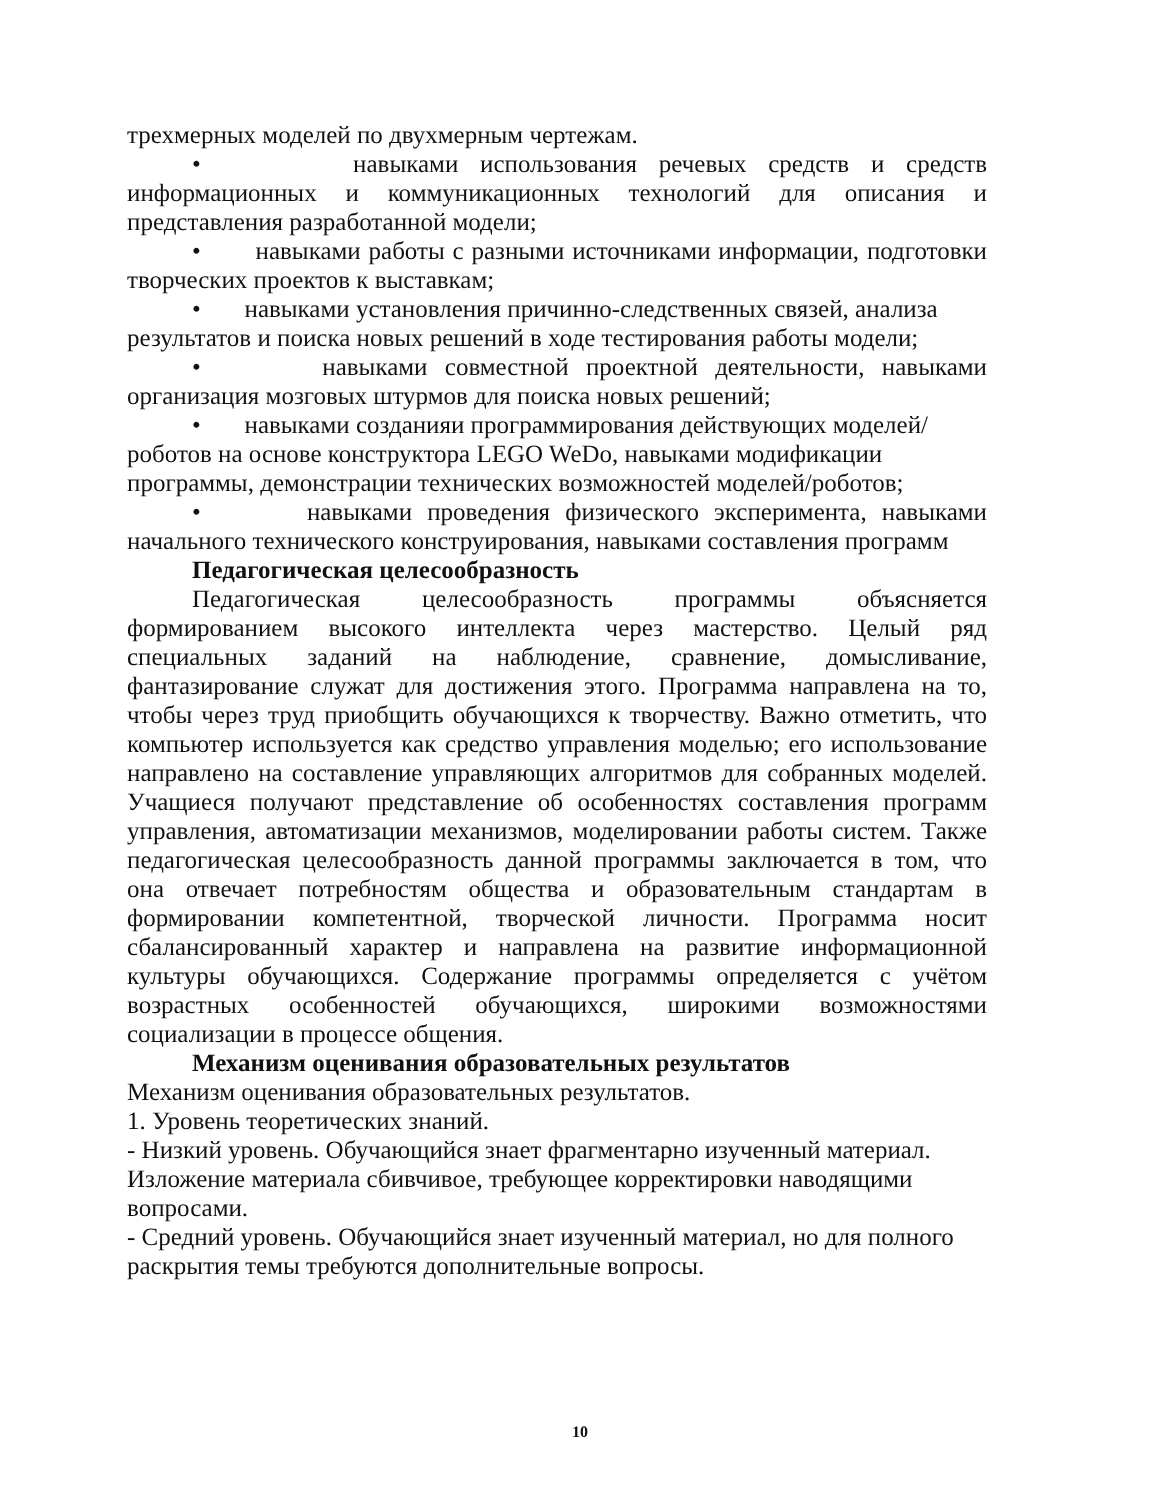трехмерных моделей по двухмерным чертежам.
• навыками использования речевых средств и средств информационных и коммуникационных технологий для описания и представления разработанной модели;
• навыками работы с разными источниками информации, подготовки творческих проектов к выставкам;
• навыками установления причинно-следственных связей, анализа результатов и поиска новых решений в ходе тестирования работы модели;
• навыками совместной проектной деятельности, навыками организация мозговых штурмов для поиска новых решений;
• навыками созданияи программирования действующих моделей/роботов на основе конструктора LEGO WeDo, навыками модификации программы, демонстрации технических возможностей моделей/роботов;
• навыками проведения физического эксперимента, навыками начального технического конструирования, навыками составления программ
Педагогическая целесообразность
Педагогическая целесообразность программы объясняется формированием высокого интеллекта через мастерство. Целый ряд специальных заданий на наблюдение, сравнение, домысливание, фантазирование служат для достижения этого. Программа направлена на то, чтобы через труд приобщить обучающихся к творчеству. Важно отметить, что компьютер используется как средство управления моделью; его использование направлено на составление управляющих алгоритмов для собранных моделей. Учащиеся получают представление об особенностях составления программ управления, автоматизации механизмов, моделировании работы систем. Также педагогическая целесообразность данной программы заключается в том, что она отвечает потребностям общества и образовательным стандартам в формировании компетентной, творческой личности. Программа носит сбалансированный характер и направлена на развитие информационной культуры обучающихся. Содержание программы определяется с учётом возрастных особенностей обучающихся, широкими возможностями социализации в процессе общения.
Механизм оценивания образовательных результатов
Механизм оценивания образовательных результатов.
1. Уровень теоретических знаний.
- Низкий уровень. Обучающийся знает фрагментарно изученный материал. Изложение материала сбивчивое, требующее корректировки наводящими вопросами.
- Средний уровень. Обучающийся знает изученный материал, но для полного раскрытия темы требуются дополнительные вопросы.
10